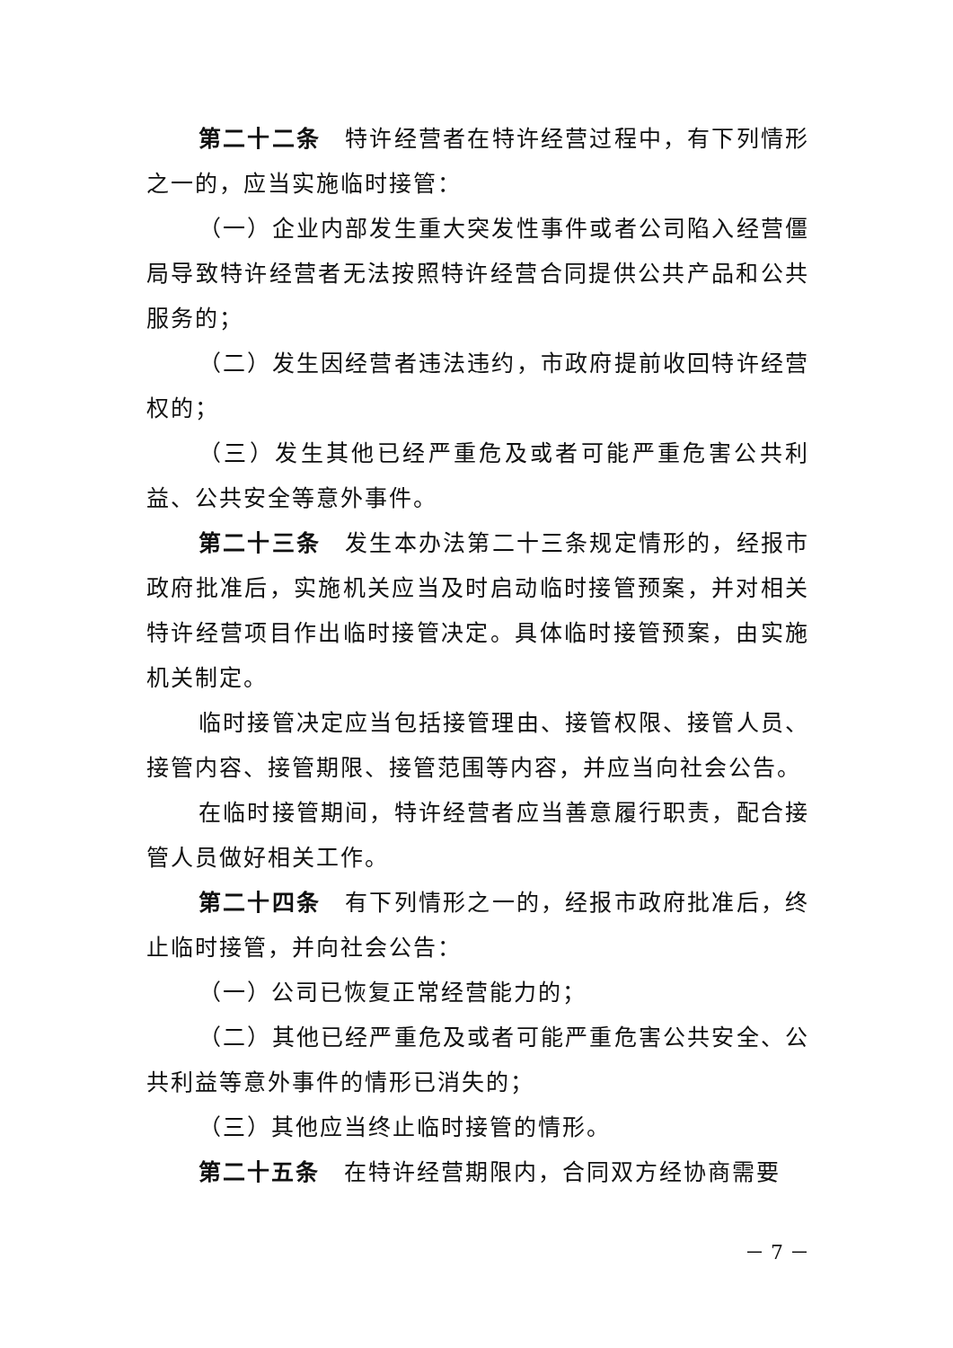第二十二条　特许经营者在特许经营过程中，有下列情形之一的，应当实施临时接管：
（一）企业内部发生重大突发性事件或者公司陷入经营僵局导致特许经营者无法按照特许经营合同提供公共产品和公共服务的；
（二）发生因经营者违法违约，市政府提前收回特许经营权的；
（三）发生其他已经严重危及或者可能严重危害公共利益、公共安全等意外事件。
第二十三条　发生本办法第二十三条规定情形的，经报市政府批准后，实施机关应当及时启动临时接管预案，并对相关特许经营项目作出临时接管决定。具体临时接管预案，由实施机关制定。
临时接管决定应当包括接管理由、接管权限、接管人员、接管内容、接管期限、接管范围等内容，并应当向社会公告。
在临时接管期间，特许经营者应当善意履行职责，配合接管人员做好相关工作。
第二十四条　有下列情形之一的，经报市政府批准后，终止临时接管，并向社会公告：
（一）公司已恢复正常经营能力的；
（二）其他已经严重危及或者可能严重危害公共安全、公共利益等意外事件的情形已消失的；
（三）其他应当终止临时接管的情形。
第二十五条　在特许经营期限内，合同双方经协商需要
－ 7 －